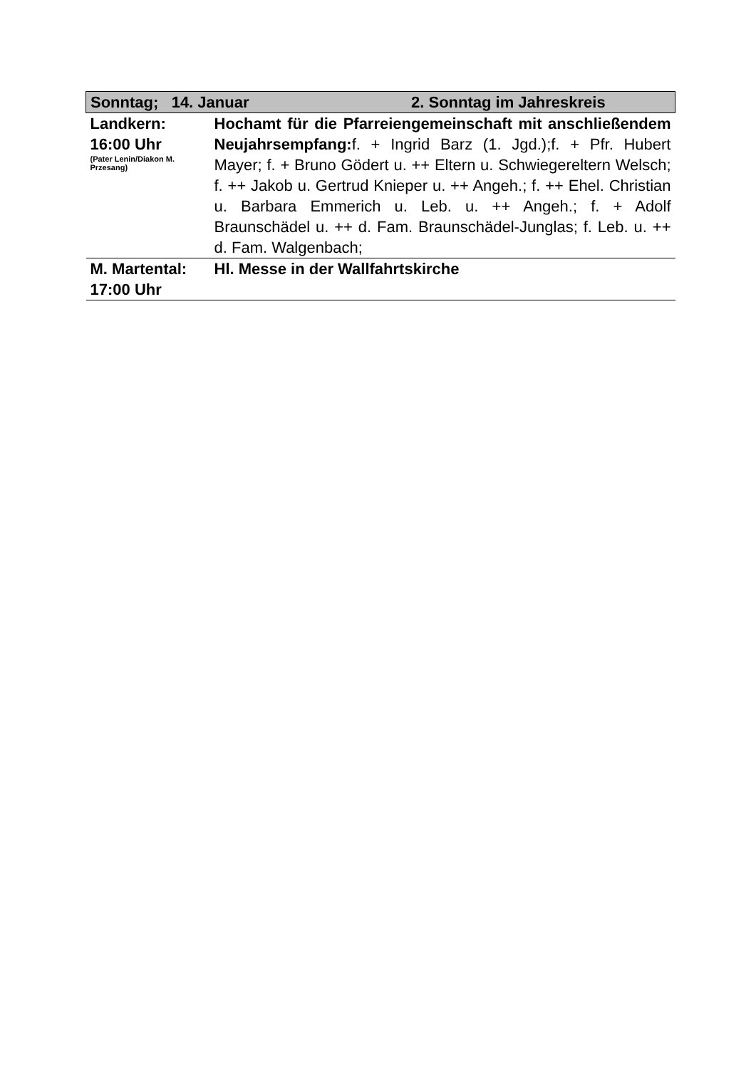| Sonntag; 14. Januar 2. Sonntag im Jahreskreis | |
| Landkern: 16:00 Uhr (Pater Lenin/Diakon M. Przesang) | Hochamt für die Pfarreiengemeinschaft mit anschließendem Neujahrsempfang: f. + Ingrid Barz (1. Jgd.);f. + Pfr. Hubert Mayer; f. + Bruno Gödert u. ++ Eltern u. Schwiegereltern Welsch; f. ++ Jakob u. Gertrud Knieper u. ++ Angeh.; f. ++ Ehel. Christian u. Barbara Emmerich u. Leb. u. ++ Angeh.; f. + Adolf Braunschädel u. ++ d. Fam. Braunschädel-Junglas; f. Leb. u. ++ d. Fam. Walgenbach; |
| M. Martental: 17:00 Uhr | Hl. Messe in der Wallfahrtskirche |